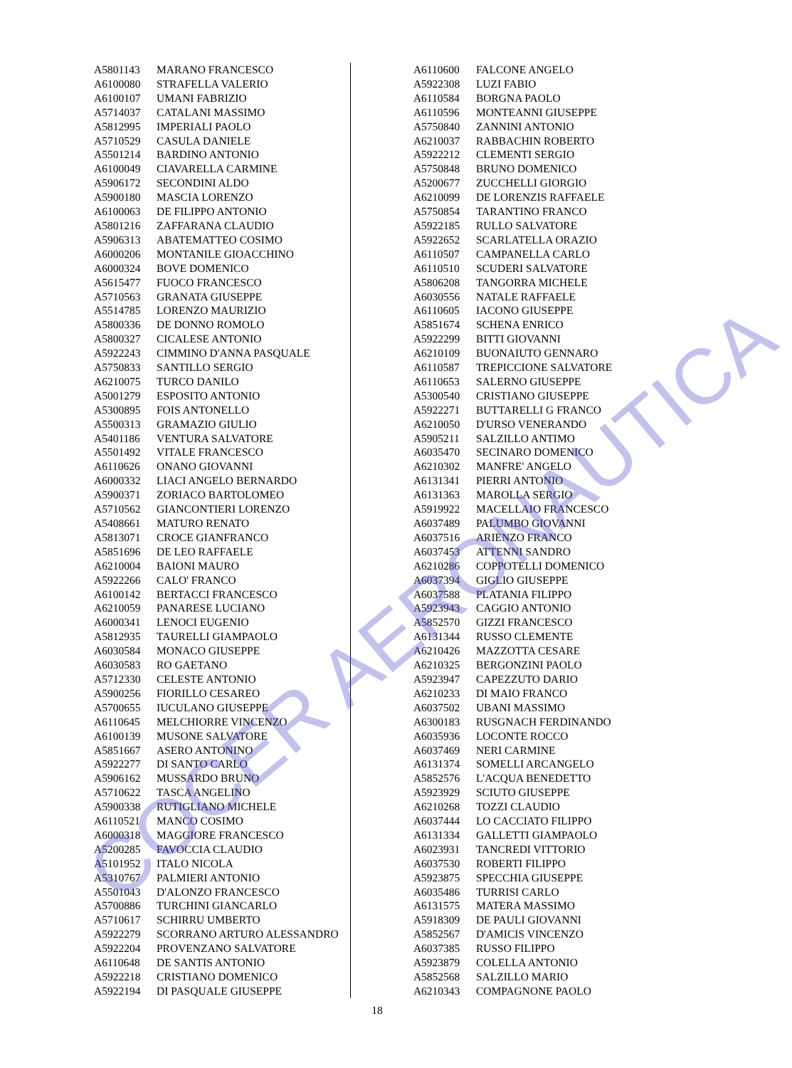| A5801143 | MARANO FRANCESCO |
| A6100080 | STRAFELLA VALERIO |
| A6100107 | UMANI FABRIZIO |
| A5714037 | CATALANI MASSIMO |
| A5812995 | IMPERIALI PAOLO |
| A5710529 | CASULA DANIELE |
| A5501214 | BARDINO ANTONIO |
| A6100049 | CIAVARELLA CARMINE |
| A5906172 | SECONDINI ALDO |
| A5900180 | MASCIA LORENZO |
| A6100063 | DE FILIPPO ANTONIO |
| A5801216 | ZAFFARANA CLAUDIO |
| A5906313 | ABATEMATTEO COSIMO |
| A6000206 | MONTANILE GIOACCHINO |
| A6000324 | BOVE DOMENICO |
| A5615477 | FUOCO FRANCESCO |
| A5710563 | GRANATA GIUSEPPE |
| A5514785 | LORENZO MAURIZIO |
| A5800336 | DE DONNO ROMOLO |
| A5800327 | CICALESE ANTONIO |
| A5922243 | CIMMINO D'ANNA PASQUALE |
| A5750833 | SANTILLO SERGIO |
| A6210075 | TURCO DANILO |
| A5001279 | ESPOSITO ANTONIO |
| A5300895 | FOIS ANTONELLO |
| A5500313 | GRAMAZIO GIULIO |
| A5401186 | VENTURA SALVATORE |
| A5501492 | VITALE FRANCESCO |
| A6110626 | ONANO GIOVANNI |
| A6000332 | LIACI ANGELO BERNARDO |
| A5900371 | ZORIACO BARTOLOMEO |
| A5710562 | GIANCONTIERI LORENZO |
| A5408661 | MATURO RENATO |
| A5813071 | CROCE GIANFRANCO |
| A5851696 | DE LEO RAFFAELE |
| A6210004 | BAIONI MAURO |
| A5922266 | CALO' FRANCO |
| A6100142 | BERTACCI FRANCESCO |
| A6210059 | PANARESE LUCIANO |
| A6000341 | LENOCI EUGENIO |
| A5812935 | TAURELLI GIAMPAOLO |
| A6030584 | MONACO GIUSEPPE |
| A6030583 | RO GAETANO |
| A5712330 | CELESTE ANTONIO |
| A5900256 | FIORILLO CESAREO |
| A5700655 | IUCULANO GIUSEPPE |
| A6110645 | MELCHIORRE VINCENZO |
| A6100139 | MUSONE SALVATORE |
| A5851667 | ASERO ANTONINO |
| A5922277 | DI SANTO CARLO |
| A5906162 | MUSSARDO BRUNO |
| A5710622 | TASCA ANGELINO |
| A5900338 | RUTIGLIANO MICHELE |
| A6110521 | MANCO COSIMO |
| A6000318 | MAGGIORE FRANCESCO |
| A5200285 | FAVOCCIA CLAUDIO |
| A5101952 | ITALO NICOLA |
| A5310767 | PALMIERI ANTONIO |
| A5501043 | D'ALONZO FRANCESCO |
| A5700886 | TURCHINI GIANCARLO |
| A5710617 | SCHIRRU UMBERTO |
| A5922279 | SCORRANO ARTURO ALESSANDRO |
| A5922204 | PROVENZANO SALVATORE |
| A6110648 | DE SANTIS ANTONIO |
| A5922218 | CRISTIANO DOMENICO |
| A5922194 | DI PASQUALE GIUSEPPE |
| A6110600 | FALCONE ANGELO |
| A5922308 | LUZI FABIO |
| A6110584 | BORGNA PAOLO |
| A6110596 | MONTEANNI GIUSEPPE |
| A5750840 | ZANNINI ANTONIO |
| A6210037 | RABBACHIN ROBERTO |
| A5922212 | CLEMENTI SERGIO |
| A5750848 | BRUNO DOMENICO |
| A5200677 | ZUCCHELLI GIORGIO |
| A6210099 | DE LORENZIS RAFFAELE |
| A5750854 | TARANTINO FRANCO |
| A5922185 | RULLO SALVATORE |
| A5922652 | SCARLATELLA ORAZIO |
| A6110507 | CAMPANELLA CARLO |
| A6110510 | SCUDERI SALVATORE |
| A5806208 | TANGORRA MICHELE |
| A6030556 | NATALE RAFFAELE |
| A6110605 | IACONO GIUSEPPE |
| A5851674 | SCHENA ENRICO |
| A5922299 | BITTI GIOVANNI |
| A6210109 | BUONAIUTO GENNARO |
| A6110587 | TREPICCIONE SALVATORE |
| A6110653 | SALERNO GIUSEPPE |
| A5300540 | CRISTIANO GIUSEPPE |
| A5922271 | BUTTARELLI G FRANCO |
| A6210050 | D'URSO VENERANDO |
| A5905211 | SALZILLO ANTIMO |
| A6035470 | SECINARO DOMENICO |
| A6210302 | MANFRE' ANGELO |
| A6131341 | PIERRI ANTONIO |
| A6131363 | MAROLLA SERGIO |
| A5919922 | MACELLAIO FRANCESCO |
| A6037489 | PALUMBO GIOVANNI |
| A6037516 | ARIENZO FRANCO |
| A6037453 | ATTENNI SANDRO |
| A6210286 | COPPOTELLI DOMENICO |
| A6037394 | GIGLIO GIUSEPPE |
| A6037588 | PLATANIA FILIPPO |
| A5923943 | CAGGIO ANTONIO |
| A5852570 | GIZZI FRANCESCO |
| A6131344 | RUSSO CLEMENTE |
| A6210426 | MAZZOTTA CESARE |
| A6210325 | BERGONZINI PAOLO |
| A5923947 | CAPEZZUTO DARIO |
| A6210233 | DI MAIO FRANCO |
| A6037502 | UBANI MASSIMO |
| A6300183 | RUSGNACH FERDINANDO |
| A6035936 | LOCONTE ROCCO |
| A6037469 | NERI CARMINE |
| A6131374 | SOMELLI ARCANGELO |
| A5852576 | L'ACQUA BENEDETTO |
| A5923929 | SCIUTO GIUSEPPE |
| A6210268 | TOZZI CLAUDIO |
| A6037444 | LO CACCIATO FILIPPO |
| A6131334 | GALLETTI GIAMPAOLO |
| A6023931 | TANCREDI VITTORIO |
| A6037530 | ROBERTI FILIPPO |
| A5923875 | SPECCHIA GIUSEPPE |
| A6035486 | TURRISI CARLO |
| A6131575 | MATERA MASSIMO |
| A5918309 | DE PAULI GIOVANNI |
| A5852567 | D'AMICIS VINCENZO |
| A6037385 | RUSSO FILIPPO |
| A5923879 | COLELLA ANTONIO |
| A5852568 | SALZILLO MARIO |
| A6210343 | COMPAGNONE PAOLO |
18
COCER AERONAUTICA